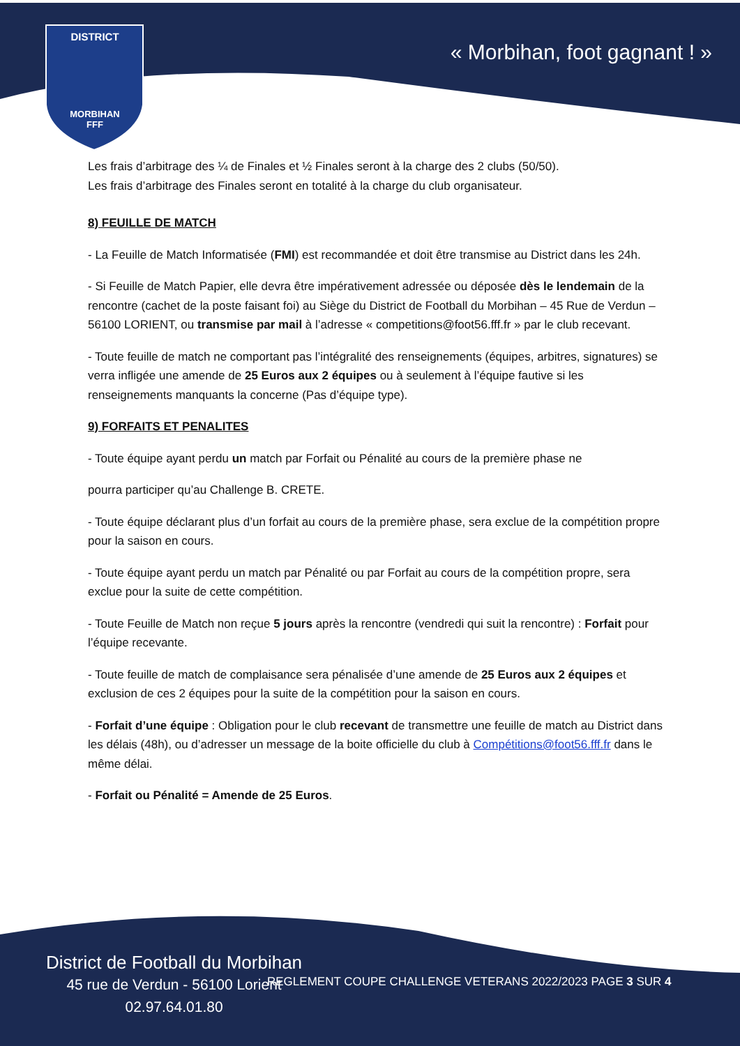DISTRICT
MORBIHAN
FFF
« Morbihan, foot gagnant ! »
Les frais d’arbitrage des ¼ de Finales et ½ Finales seront à la charge des 2 clubs (50/50).
Les frais d’arbitrage des Finales seront en totalité à la charge du club organisateur.
8) FEUILLE DE MATCH
- La Feuille de Match Informatisée (FMI) est recommandée et doit être transmise au District dans les 24h.
- Si Feuille de Match Papier, elle devra être impérativement adressée ou déposée dès le lendemain de la rencontre (cachet de la poste faisant foi) au Siège du District de Football du Morbihan – 45 Rue de Verdun – 56100 LORIENT, ou transmise par mail à l’adresse « competitions@foot56.fff.fr » par le club recevant.
- Toute feuille de match ne comportant pas l’intégralité des renseignements (équipes, arbitres, signatures) se verra infligée une amende de 25 Euros aux 2 équipes ou à seulement à l’équipe fautive si les renseignements manquants la concerne (Pas d’équipe type).
9) FORFAITS ET PENALITES
- Toute équipe ayant perdu un match par Forfait ou Pénalité au cours de la première phase ne
pourra participer qu’au Challenge B. CRETE.
- Toute équipe déclarant plus d’un forfait au cours de la première phase, sera exclue de la compétition propre pour la saison en cours.
- Toute équipe ayant perdu un match par Pénalité ou par Forfait au cours de la compétition propre, sera exclue pour la suite de cette compétition.
- Toute Feuille de Match non reçue 5 jours après la rencontre (vendredi qui suit la rencontre) : Forfait pour l’équipe recevante.
- Toute feuille de match de complaisance sera pénalisée d’une amende de 25 Euros aux 2 équipes et exclusion de ces 2 équipes pour la suite de la compétition pour la saison en cours.
- Forfait d’une équipe : Obligation pour le club recevant de transmettre une feuille de match au District dans les délais (48h), ou d’adresser un message de la boite officielle du club à Compétitions@foot56.fff.fr dans le même délai.
- Forfait ou Pénalité = Amende de 25 Euros.
District de Football du Morbihan
45 rue de Verdun - 56100 Lorient
02.97.64.01.80
REGLEMENT COUPE CHALLENGE VETERANS 2022/2023 PAGE 3 SUR 4